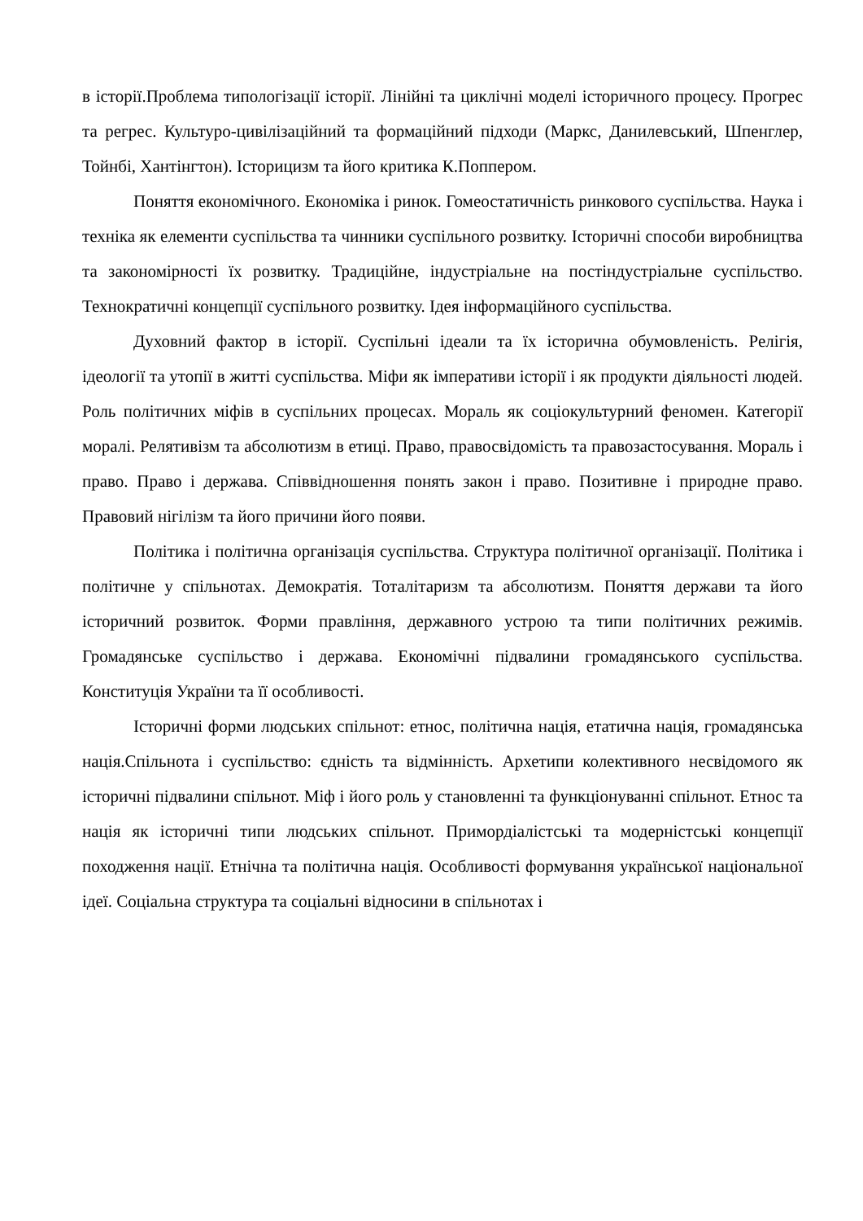в історії.Проблема типологізації історії. Лінійні та циклічні моделі історичного процесу. Прогрес та регрес. Культуро-цивілізаційний та формаційний підходи (Маркс, Данилевський, Шпенглер, Тойнбі, Хантінгтон). Історицизм та його критика К.Поппером.
Поняття економічного. Економіка і ринок. Гомеостатичність ринкового суспільства. Наука і техніка як елементи суспільства та чинники суспільного розвитку. Історичні способи виробництва та закономірності їх розвитку. Традиційне, індустріальне на постіндустріальне суспільство. Технократичні концепції суспільного розвитку. Ідея інформаційного суспільства.
Духовний фактор в історії. Суспільні ідеали та їх історична обумовленість. Релігія, ідеології та утопії в житті суспільства. Міфи як імперативи історії і як продукти діяльності людей. Роль політичних міфів в суспільних процесах. Мораль як соціокультурний феномен. Категорії моралі. Релятивізм та абсолютизм в етиці. Право, правосвідомість та правозастосування. Мораль і право. Право і держава. Співвідношення понять закон і право. Позитивне і природне право. Правовий нігілізм та його причини його появи.
Політика і політична організація суспільства. Структура політичної організації. Політика і політичне у спільнотах. Демократія. Тоталітаризм та абсолютизм. Поняття держави та його історичний розвиток. Форми правління, державного устрою та типи політичних режимів. Громадянське суспільство і держава. Економічні підвалини громадянського суспільства. Конституція України та її особливості.
Історичні форми людських спільнот: етнос, політична нація, етатична нація, громадянська нація.Спільнота і суспільство: єдність та відмінність. Архетипи колективного несвідомого як історичні підвалини спільнот. Міф і його роль у становленні та функціонуванні спільнот. Етнос та нація як історичні типи людських спільнот. Примордіалістські та модерністські концепції походження нації. Етнічна та політична нація. Особливості формування української національної ідеї. Соціальна структура та соціальні відносини в спільнотах і